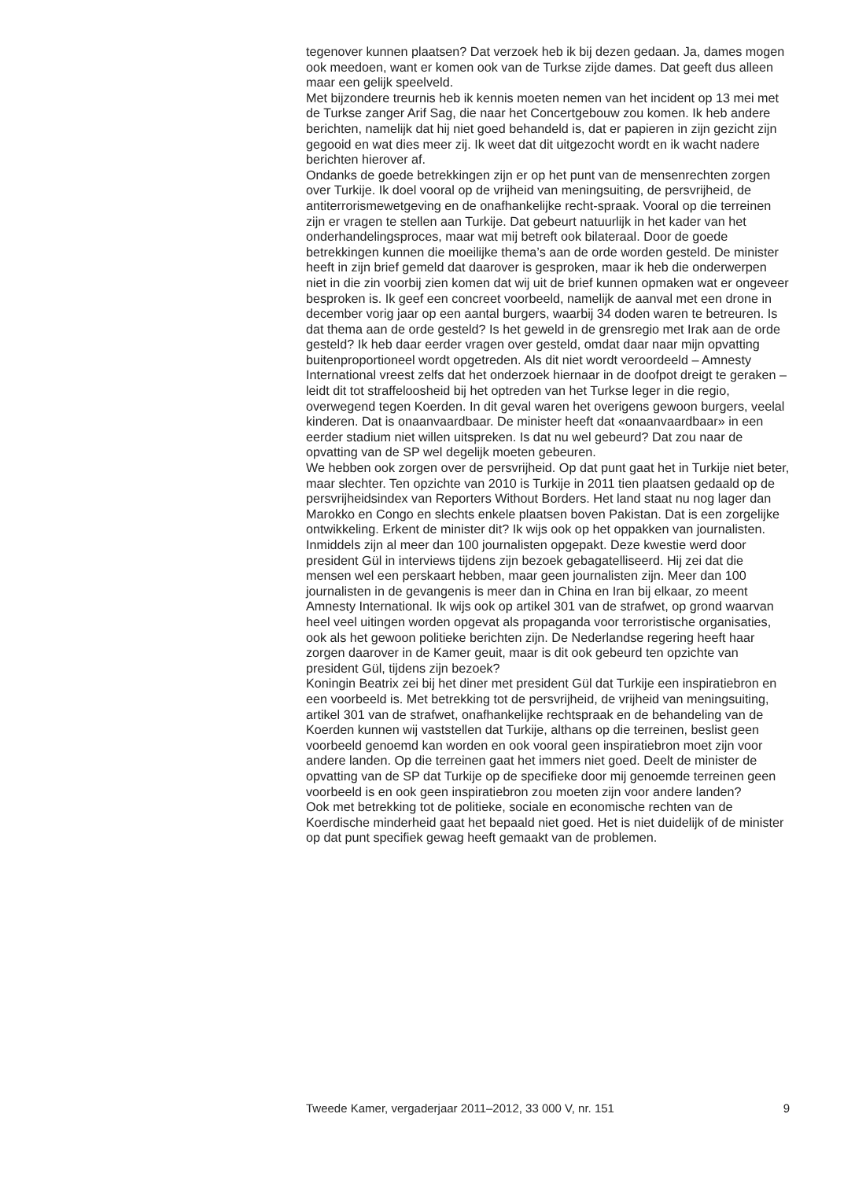tegenover kunnen plaatsen? Dat verzoek heb ik bij dezen gedaan. Ja, dames mogen ook meedoen, want er komen ook van de Turkse zijde dames. Dat geeft dus alleen maar een gelijk speelveld.
Met bijzondere treurnis heb ik kennis moeten nemen van het incident op 13 mei met de Turkse zanger Arif Sag, die naar het Concertgebouw zou komen. Ik heb andere berichten, namelijk dat hij niet goed behandeld is, dat er papieren in zijn gezicht zijn gegooid en wat dies meer zij. Ik weet dat dit uitgezocht wordt en ik wacht nadere berichten hierover af.
Ondanks de goede betrekkingen zijn er op het punt van de mensenrechten zorgen over Turkije. Ik doel vooral op de vrijheid van meningsuiting, de persvrijheid, de antiterrorismewetgeving en de onafhankelijke recht-spraak. Vooral op die terreinen zijn er vragen te stellen aan Turkije. Dat gebeurt natuurlijk in het kader van het onderhandelingsproces, maar wat mij betreft ook bilateraal. Door de goede betrekkingen kunnen die moeilijke thema’s aan de orde worden gesteld. De minister heeft in zijn brief gemeld dat daarover is gesproken, maar ik heb die onderwerpen niet in die zin voorbij zien komen dat wij uit de brief kunnen opmaken wat er ongeveer besproken is. Ik geef een concreet voorbeeld, namelijk de aanval met een drone in december vorig jaar op een aantal burgers, waarbij 34 doden waren te betreuren. Is dat thema aan de orde gesteld? Is het geweld in de grensregio met Irak aan de orde gesteld? Ik heb daar eerder vragen over gesteld, omdat daar naar mijn opvatting buitenproportioneel wordt opgetreden. Als dit niet wordt veroordeeld – Amnesty International vreest zelfs dat het onderzoek hiernaar in de doofpot dreigt te geraken – leidt dit tot straffeloosheid bij het optreden van het Turkse leger in die regio, overwegend tegen Koerden. In dit geval waren het overigens gewoon burgers, veelal kinderen. Dat is onaanvaardbaar. De minister heeft dat «onaanvaardbaar» in een eerder stadium niet willen uitspreken. Is dat nu wel gebeurd? Dat zou naar de opvatting van de SP wel degelijk moeten gebeuren.
We hebben ook zorgen over de persvrijheid. Op dat punt gaat het in Turkije niet beter, maar slechter. Ten opzichte van 2010 is Turkije in 2011 tien plaatsen gedaald op de persvrijheidsindex van Reporters Without Borders. Het land staat nu nog lager dan Marokko en Congo en slechts enkele plaatsen boven Pakistan. Dat is een zorgelijke ontwikkeling. Erkent de minister dit? Ik wijs ook op het oppakken van journalisten. Inmiddels zijn al meer dan 100 journalisten opgepakt. Deze kwestie werd door president Gül in interviews tijdens zijn bezoek gebagatelliseerd. Hij zei dat die mensen wel een perskaart hebben, maar geen journalisten zijn. Meer dan 100 journalisten in de gevangenis is meer dan in China en Iran bij elkaar, zo meent Amnesty International. Ik wijs ook op artikel 301 van de strafwet, op grond waarvan heel veel uitingen worden opgevat als propaganda voor terroristische organisaties, ook als het gewoon politieke berichten zijn. De Nederlandse regering heeft haar zorgen daarover in de Kamer geuit, maar is dit ook gebeurd ten opzichte van president Gül, tijdens zijn bezoek?
Koningin Beatrix zei bij het diner met president Gül dat Turkije een inspiratiebron en een voorbeeld is. Met betrekking tot de persvrijheid, de vrijheid van meningsuiting, artikel 301 van de strafwet, onafhankelijke rechtspraak en de behandeling van de Koerden kunnen wij vaststellen dat Turkije, althans op die terreinen, beslist geen voorbeeld genoemd kan worden en ook vooral geen inspiratiebron moet zijn voor andere landen. Op die terreinen gaat het immers niet goed. Deelt de minister de opvatting van de SP dat Turkije op de specifieke door mij genoemde terreinen geen voorbeeld is en ook geen inspiratiebron zou moeten zijn voor andere landen?
Ook met betrekking tot de politieke, sociale en economische rechten van de Koerdische minderheid gaat het bepaald niet goed. Het is niet duidelijk of de minister op dat punt specifiek gewag heeft gemaakt van de problemen.
Tweede Kamer, vergaderjaar 2011–2012, 33 000 V, nr. 151 9